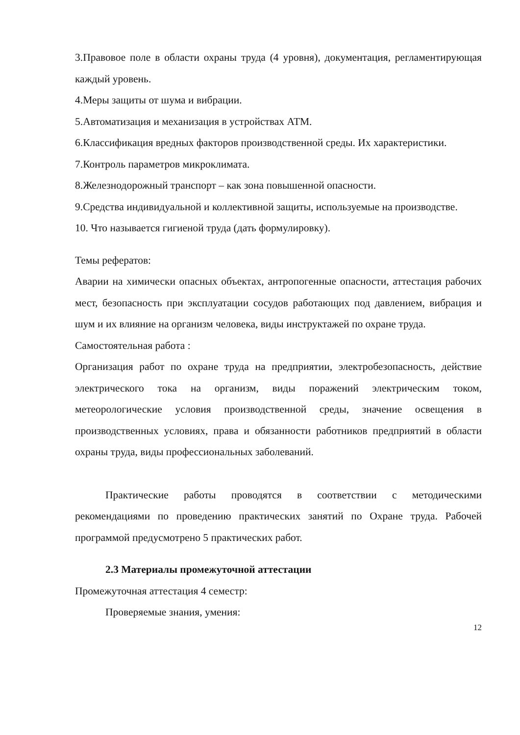3.Правовое поле в области охраны труда (4 уровня), документация, регламентирующая каждый уровень.
4.Меры защиты от шума и вибрации.
5.Автоматизация и механизация в устройствах АТМ.
6.Классификация вредных факторов производственной среды. Их характеристики.
7.Контроль параметров микроклимата.
8.Железнодорожный транспорт – как зона повышенной опасности.
9.Средства индивидуальной и коллективной защиты, используемые на производстве.
10. Что называется гигиеной труда (дать формулировку).
Темы рефератов:
Аварии на химически опасных объектах, антропогенные опасности, аттестация рабочих мест, безопасность при эксплуатации сосудов работающих под давлением, вибрация и шум и их влияние на организм человека, виды инструктажей по охране труда.
Самостоятельная работа :
Организация работ по охране труда на предприятии, электробезопасность, действие электрического тока на организм, виды поражений электрическим током, метеорологические условия производственной среды, значение освещения в производственных условиях, права и обязанности работников предприятий в области охраны труда, виды профессиональных заболеваний.
Практические работы проводятся в соответствии с методическими рекомендациями по проведению практических занятий по Охране труда. Рабочей программой предусмотрено 5 практических работ.
2.3 Материалы промежуточной аттестации
Промежуточная аттестация 4 семестр:
Проверяемые знания, умения:
12